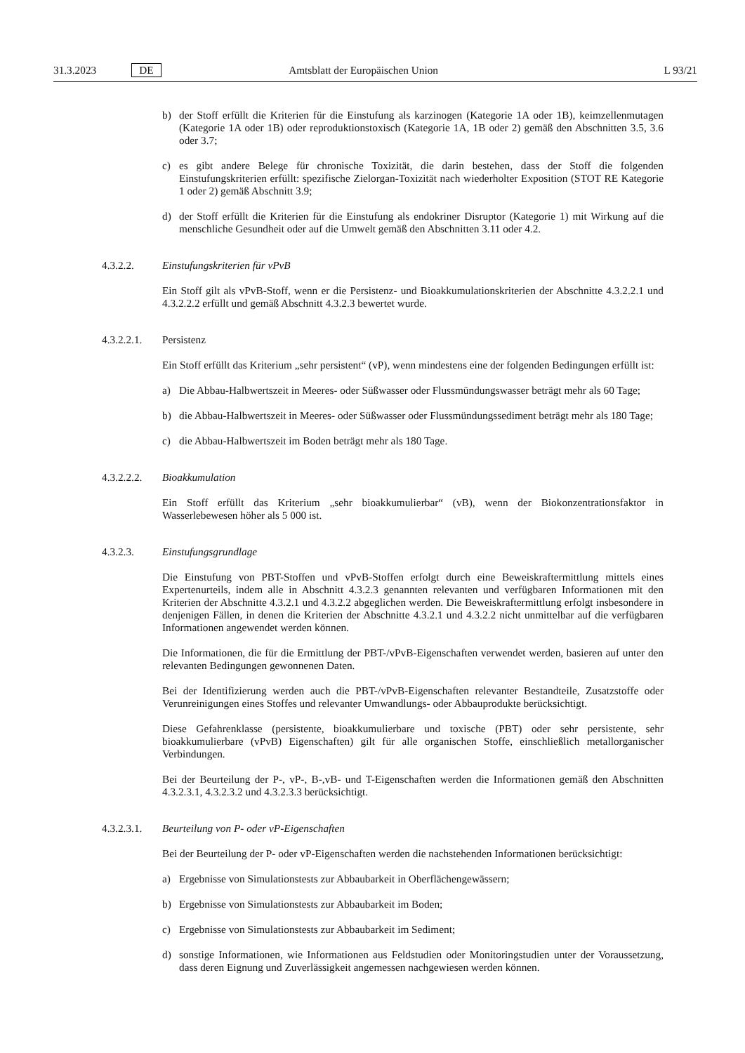31.3.2023 DE Amtsblatt der Europäischen Union L 93/21
b) der Stoff erfüllt die Kriterien für die Einstufung als karzinogen (Kategorie 1A oder 1B), keimzellenmutagen (Kategorie 1A oder 1B) oder reproduktionstoxisch (Kategorie 1A, 1B oder 2) gemäß den Abschnitten 3.5, 3.6 oder 3.7;
c) es gibt andere Belege für chronische Toxizität, die darin bestehen, dass der Stoff die folgenden Einstufungskriterien erfüllt: spezifische Zielorgan-Toxizität nach wiederholter Exposition (STOT RE Kategorie 1 oder 2) gemäß Abschnitt 3.9;
d) der Stoff erfüllt die Kriterien für die Einstufung als endokriner Disruptor (Kategorie 1) mit Wirkung auf die menschliche Gesundheit oder auf die Umwelt gemäß den Abschnitten 3.11 oder 4.2.
4.3.2.2. Einstufungskriterien für vPvB
Ein Stoff gilt als vPvB-Stoff, wenn er die Persistenz- und Bioakkumulationskriterien der Abschnitte 4.3.2.2.1 und 4.3.2.2.2 erfüllt und gemäß Abschnitt 4.3.2.3 bewertet wurde.
4.3.2.2.1. Persistenz
Ein Stoff erfüllt das Kriterium „sehr persistent“ (vP), wenn mindestens eine der folgenden Bedingungen erfüllt ist:
a) Die Abbau-Halbwertszeit in Meeres- oder Süßwasser oder Flussmündungswasser beträgt mehr als 60 Tage;
b) die Abbau-Halbwertszeit in Meeres- oder Süßwasser oder Flussmündungssediment beträgt mehr als 180 Tage;
c) die Abbau-Halbwertszeit im Boden beträgt mehr als 180 Tage.
4.3.2.2.2. Bioakkumulation
Ein Stoff erfüllt das Kriterium „sehr bioakkumulierbar“ (vB), wenn der Biokonzentrationsfaktor in Wasserlebewesen höher als 5 000 ist.
4.3.2.3. Einstufungsgrundlage
Die Einstufung von PBT-Stoffen und vPvB-Stoffen erfolgt durch eine Beweiskraftermittlung mittels eines Expertenurteils, indem alle in Abschnitt 4.3.2.3 genannten relevanten und verfügbaren Informationen mit den Kriterien der Abschnitte 4.3.2.1 und 4.3.2.2 abgeglichen werden. Die Beweiskraftermittlung erfolgt insbesondere in denjenigen Fällen, in denen die Kriterien der Abschnitte 4.3.2.1 und 4.3.2.2 nicht unmittelbar auf die verfügbaren Informationen angewendet werden können.
Die Informationen, die für die Ermittlung der PBT-/vPvB-Eigenschaften verwendet werden, basieren auf unter den relevanten Bedingungen gewonnenen Daten.
Bei der Identifizierung werden auch die PBT-/vPvB-Eigenschaften relevanter Bestandteile, Zusatzstoffe oder Verunreinigungen eines Stoffes und relevanter Umwandlungs- oder Abbauprodukte berücksichtigt.
Diese Gefahrenklasse (persistente, bioakkumulierbare und toxische (PBT) oder sehr persistente, sehr bioakkumulierbare (vPvB) Eigenschaften) gilt für alle organischen Stoffe, einschließlich metallorganischer Verbindungen.
Bei der Beurteilung der P-, vP-, B-,vB- und T-Eigenschaften werden die Informationen gemäß den Abschnitten 4.3.2.3.1, 4.3.2.3.2 und 4.3.2.3.3 berücksichtigt.
4.3.2.3.1. Beurteilung von P- oder vP-Eigenschaften
Bei der Beurteilung der P- oder vP-Eigenschaften werden die nachstehenden Informationen berücksichtigt:
a) Ergebnisse von Simulationstests zur Abbaubarkeit in Oberflächengewässern;
b) Ergebnisse von Simulationstests zur Abbaubarkeit im Boden;
c) Ergebnisse von Simulationstests zur Abbaubarkeit im Sediment;
d) sonstige Informationen, wie Informationen aus Feldstudien oder Monitoringstudien unter der Voraussetzung, dass deren Eignung und Zuverlässigkeit angemessen nachgewiesen werden können.